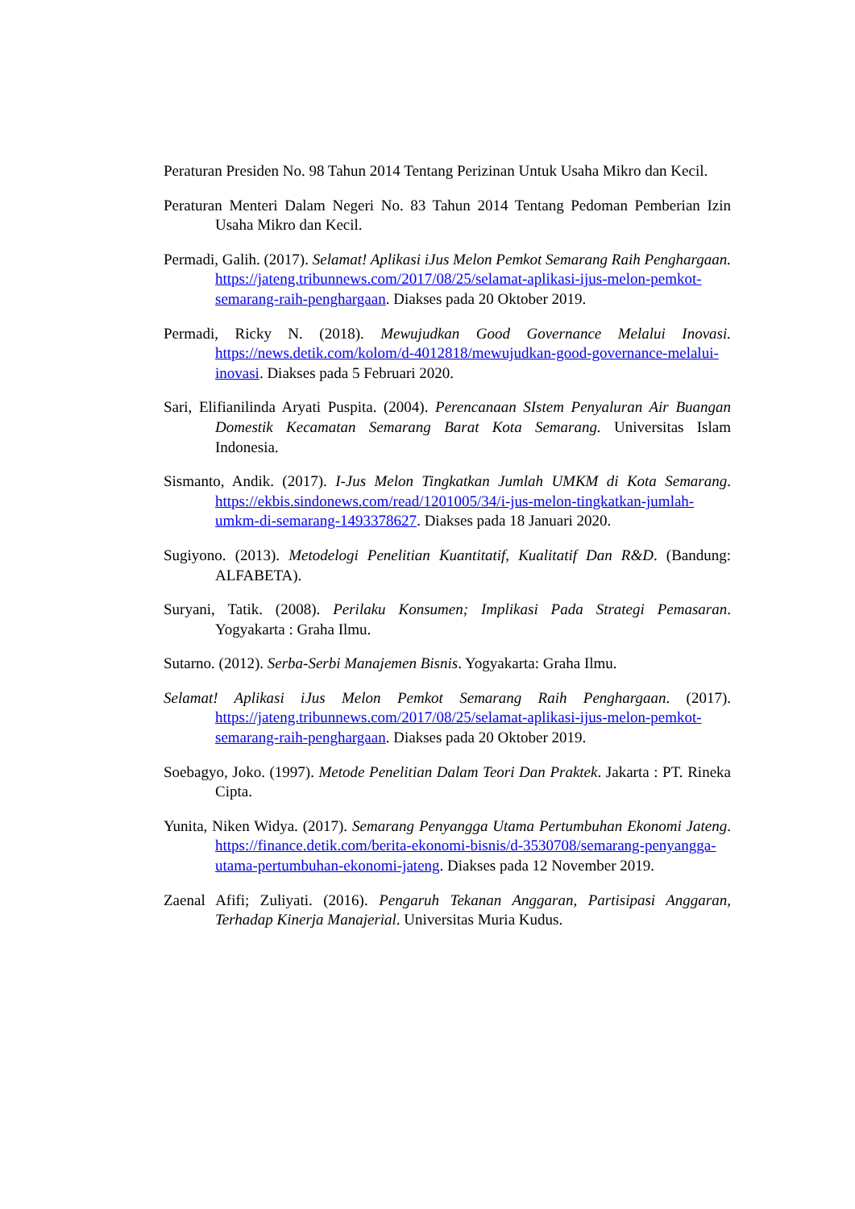Peraturan Presiden No. 98 Tahun 2014 Tentang Perizinan Untuk Usaha Mikro dan Kecil.
Peraturan Menteri Dalam Negeri No. 83 Tahun 2014 Tentang Pedoman Pemberian Izin Usaha Mikro dan Kecil.
Permadi, Galih. (2017). Selamat! Aplikasi iJus Melon Pemkot Semarang Raih Penghargaan. https://jateng.tribunnews.com/2017/08/25/selamat-aplikasi-ijus-melon-pemkot-semarang-raih-penghargaan. Diakses pada 20 Oktober 2019.
Permadi, Ricky N. (2018). Mewujudkan Good Governance Melalui Inovasi. https://news.detik.com/kolom/d-4012818/mewujudkan-good-governance-melalui-inovasi. Diakses pada 5 Februari 2020.
Sari, Elifianilinda Aryati Puspita. (2004). Perencanaan SIstem Penyaluran Air Buangan Domestik Kecamatan Semarang Barat Kota Semarang. Universitas Islam Indonesia.
Sismanto, Andik. (2017). I-Jus Melon Tingkatkan Jumlah UMKM di Kota Semarang. https://ekbis.sindonews.com/read/1201005/34/i-jus-melon-tingkatkan-jumlah-umkm-di-semarang-1493378627. Diakses pada 18 Januari 2020.
Sugiyono. (2013). Metodelogi Penelitian Kuantitatif, Kualitatif Dan R&D. (Bandung: ALFABETA).
Suryani, Tatik. (2008). Perilaku Konsumen; Implikasi Pada Strategi Pemasaran. Yogyakarta : Graha Ilmu.
Sutarno. (2012). Serba-Serbi Manajemen Bisnis. Yogyakarta: Graha Ilmu.
Selamat! Aplikasi iJus Melon Pemkot Semarang Raih Penghargaan. (2017). https://jateng.tribunnews.com/2017/08/25/selamat-aplikasi-ijus-melon-pemkot-semarang-raih-penghargaan. Diakses pada 20 Oktober 2019.
Soebagyo, Joko. (1997). Metode Penelitian Dalam Teori Dan Praktek. Jakarta : PT. Rineka Cipta.
Yunita, Niken Widya. (2017). Semarang Penyangga Utama Pertumbuhan Ekonomi Jateng. https://finance.detik.com/berita-ekonomi-bisnis/d-3530708/semarang-penyangga-utama-pertumbuhan-ekonomi-jateng. Diakses pada 12 November 2019.
Zaenal Afifi; Zuliyati. (2016). Pengaruh Tekanan Anggaran, Partisipasi Anggaran, Terhadap Kinerja Manajerial. Universitas Muria Kudus.